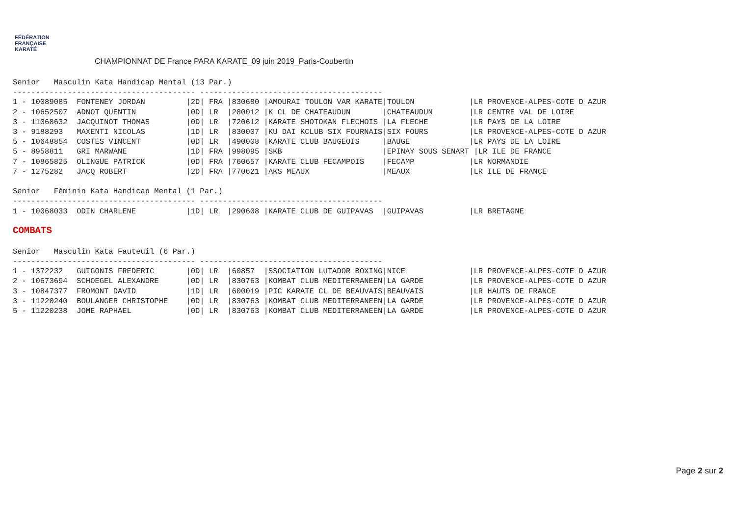FÉDÉRATION
FRANÇAISE
KARATÉ
CHAMPIONNAT DE France PARA KARATE_09 juin 2019_Paris-Coubertin
Senior   Masculin Kata Handicap Mental (13 Par.)
---------------------------------------- ----------------------------------------
1 - 10089085  FONTENEY JORDAN         |2D| FRA |830680 |AMOURAI TOULON VAR KARATE|TOULON            |LR PROVENCE-ALPES-COTE D AZUR
2 - 10652507  ADNOT QUENTIN           |0D| LR  |280012 |K CL DE CHATEAUDUN       |CHATEAUDUN        |LR CENTRE VAL DE LOIRE
3 - 11068632  JACQUINOT THOMAS        |0D| LR  |720612 |KARATE SHOTOKAN FLECHOIS |LA FLECHE         |LR PAYS DE LA LOIRE
3 - 9188293   MAXENTI NICOLAS         |1D| LR  |830007 |KU DAI KCLUB SIX FOURNAIS|SIX FOURS         |LR PROVENCE-ALPES-COTE D AZUR
5 - 10648854  COSTES VINCENT          |0D| LR  |490008 |KARATE CLUB BAUGEOIS     |BAUGE             |LR PAYS DE LA LOIRE
5 - 8958811   GRI MARWANE             |1D| FRA |998095 |SKB                      |EPINAY SOUS SENART |LR ILE DE FRANCE
7 - 10865825  OLINGUE PATRICK         |0D| FRA |760657 |KARATE CLUB FECAMPOIS    |FECAMP            |LR NORMANDIE
7 - 1275282   JACQ ROBERT             |2D| FRA |770621 |AKS MEAUX                |MEAUX             |LR ILE DE FRANCE

Senior   Féminin Kata Handicap Mental (1 Par.)
---------------------------------------- ----------------------------------------
1 - 10068033  ODIN CHARLENE           |1D| LR  |290608 |KARATE CLUB DE GUIPAVAS  |GUIPAVAS          |LR BRETAGNE
COMBATS
Senior   Masculin Kata Fauteuil (6 Par.)
---------------------------------------- ----------------------------------------
1 - 1372232   GUIGONIS FREDERIC       |0D| LR  |60857  |SSOCIATION LUTADOR BOXING|NICE              |LR PROVENCE-ALPES-COTE D AZUR
2 - 10673694  SCHOEGEL ALEXANDRE      |0D| LR  |830763 |KOMBAT CLUB MEDITERRANEEN|LA GARDE          |LR PROVENCE-ALPES-COTE D AZUR
3 - 10847377  FROMONT DAVID           |1D| LR  |600019 |PIC KARATE CL DE BEAUVAIS|BEAUVAIS          |LR HAUTS DE FRANCE
3 - 11220240  BOULANGER CHRISTOPHE    |0D| LR  |830763 |KOMBAT CLUB MEDITERRANEEN|LA GARDE          |LR PROVENCE-ALPES-COTE D AZUR
5 - 11220238  JOME RAPHAEL            |0D| LR  |830763 |KOMBAT CLUB MEDITERRANEEN|LA GARDE          |LR PROVENCE-ALPES-COTE D AZUR
Page 2 sur 2